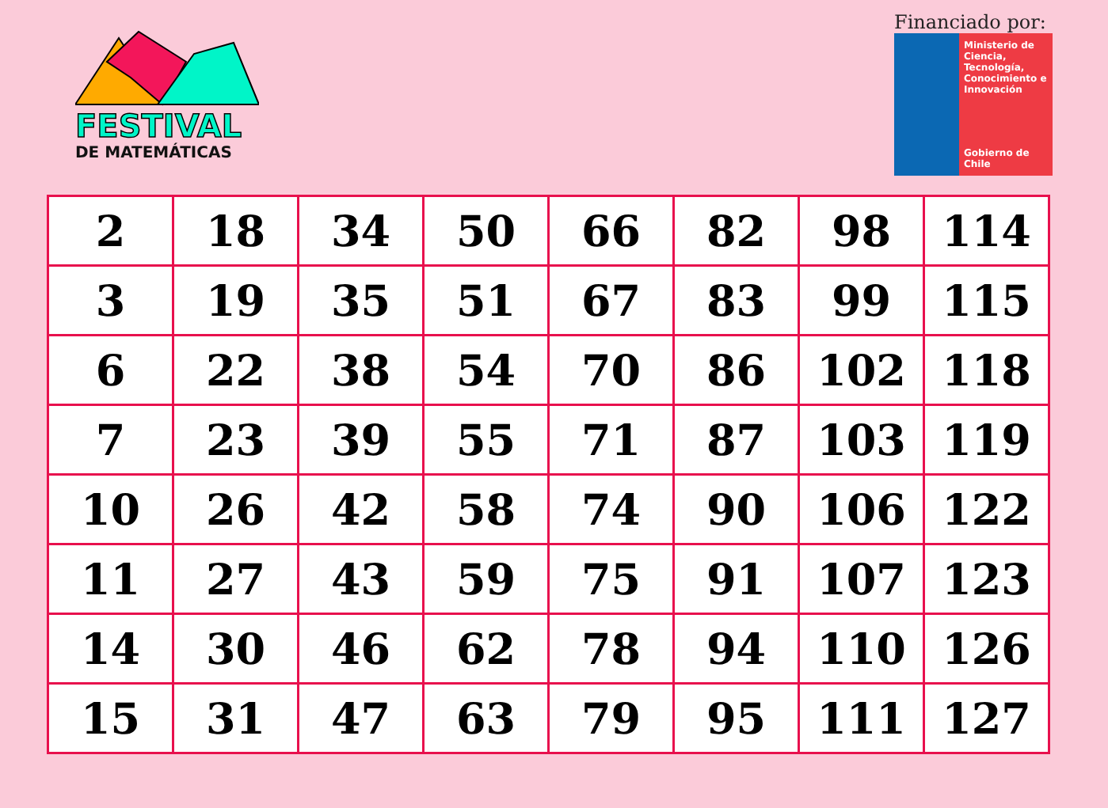FESTIVAL
DE MATEMÁTICAS
Financiado por:
Ministerio de Ciencia, Tecnología, Conocimiento e Innovación
Gobierno de Chile
| 2 | 18 | 34 | 50 | 66 | 82 | 98 | 114 |
| 3 | 19 | 35 | 51 | 67 | 83 | 99 | 115 |
| 6 | 22 | 38 | 54 | 70 | 86 | 102 | 118 |
| 7 | 23 | 39 | 55 | 71 | 87 | 103 | 119 |
| 10 | 26 | 42 | 58 | 74 | 90 | 106 | 122 |
| 11 | 27 | 43 | 59 | 75 | 91 | 107 | 123 |
| 14 | 30 | 46 | 62 | 78 | 94 | 110 | 126 |
| 15 | 31 | 47 | 63 | 79 | 95 | 111 | 127 |